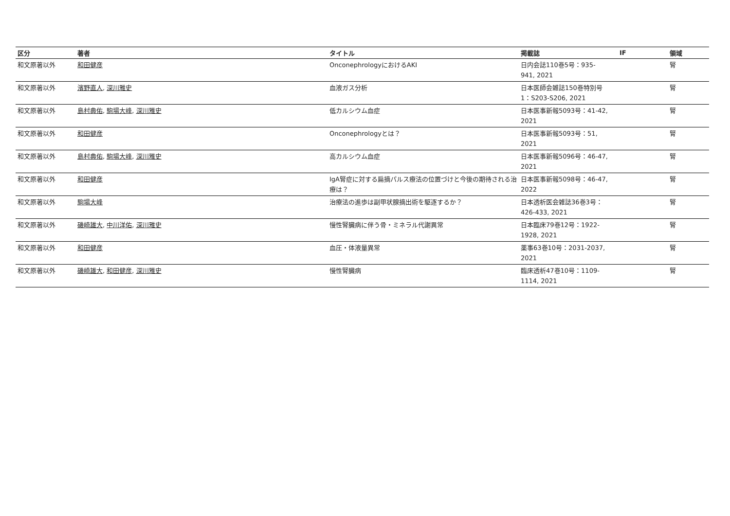| 区分 | 著者 | タイトル | 掲載誌 | IF | 領域 |
| --- | --- | --- | --- | --- | --- |
| 和文原著以外 | 和田健彦 | OnconephrologyにおけるAKI | 日内会誌110巻5号：935- 941, 2021 | | 腎 |
| 和文原著以外 | 濱野直人 , 深川雅史 | 血液ガス分析 | 日本医師会雑誌150巻特別号 1：S203-S206, 2021 | | 腎 |
| 和文原著以外 | 島村典佑 , 駒場大峰 , 深川雅史 | 低カルシウム血症 | 日本医事新報5093号：41-42, 2021 | | 腎 |
| 和文原著以外 | 和田健彦 | Onconephrologyとは？ | 日本医事新報5093号：51, 2021 | | 腎 |
| 和文原著以外 | 島村典佑 , 駒場大峰 , 深川雅史 | 高カルシウム血症 | 日本医事新報5096号：46-47, 2021 | | 腎 |
| 和文原著以外 | 和田健彦 | IgA腎症に対する扁摘パルス療法の位置づけと今後の期待される治療は？ | 日本医事新報5098号：46-47, 2022 | | 腎 |
| 和文原著以外 | 駒場大峰 | 治療法の進歩は副甲状腺摘出術を駆逐するか？ | 日本透析医会雑誌36巻3号： 426-433, 2021 | | 腎 |
| 和文原著以外 | 磯崎雄大 , 中川洋佑 , 深川雅史 | 慢性腎臓病に伴う骨・ミネラル代謝異常 | 日本臨床79巻12号：1922- 1928, 2021 | | 腎 |
| 和文原著以外 | 和田健彦 | 血圧・体液量異常 | 薬事63巻10号：2031-2037, 2021 | | 腎 |
| 和文原著以外 | 磯崎雄大 , 和田健彦 , 深川雅史 | 慢性腎臓病 | 臨床透析47巻10号：1109- 1114, 2021 | | 腎 |